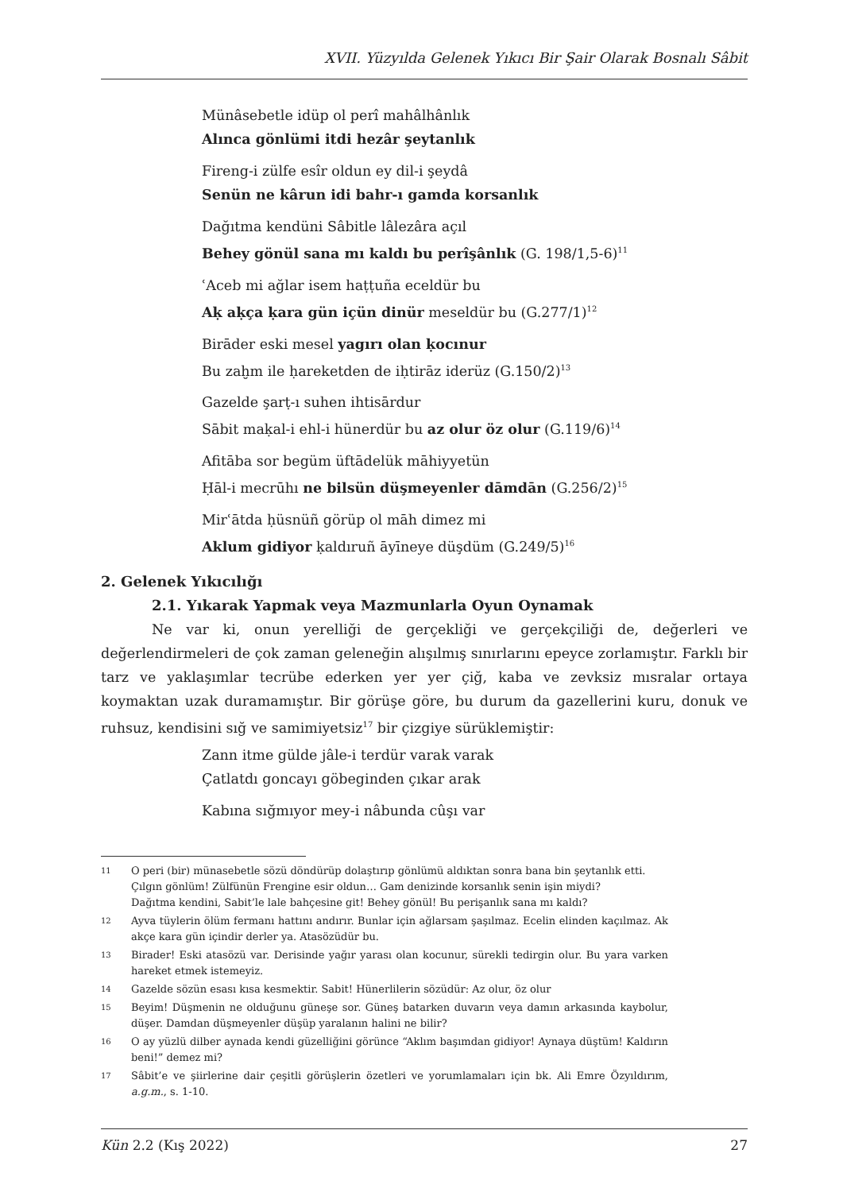XVII. Yüzyılda Gelenek Yıkıcı Bir Şair Olarak Bosnalı Sâbit
Münâsebetle idüp ol perî mahâlhânlık
Alınca gönlümi itdi hezâr şeytanlık
Fireng-i zülfe esîr oldun ey dil-i şeydâ
Senün ne kârun idi bahr-ı gamda korsanlık
Dağıtma kendüni Sâbitle lâlezâra açıl
Behey gönül sana mı kaldı bu perîşânlık (G. 198/1,5-6)<sup>11</sup>
ʿAceb mi ağlar isem haṭṭuña eceldür bu
Aḳ aḳça ḳara gün içün dinür meseldür bu (G.277/1)<sup>12</sup>
Birāder eski mesel yagırı olan ḳocınur
Bu zaḫm ile ḥareketden de iḥtirāz iderüz (G.150/2)<sup>13</sup>
Gazelde şarṭ-ı suhen ihtisārdur
Sābit maḳal-i ehl-i hünerdür bu az olur öz olur (G.119/6)<sup>14</sup>
Afitāba sor begüm üftādelük māhiyyetün
Ḥāl-i mecrūhı ne bilsün düşmeyenler dāmdān (G.256/2)<sup>15</sup>
Mirʿātda ḥüsnüñ görüp ol māh dimez mi
Aklum gidiyor ḳaldıruñ āyīneye düşdüm (G.249/5)<sup>16</sup>
2. Gelenek Yıkıcılığı
2.1. Yıkarak Yapmak veya Mazmunlarla Oyun Oynamak
Ne var ki, onun yerelliği de gerçekliği ve gerçekçiliği de, değerleri ve değerlendirmeleri de çok zaman geleneğin alışılmış sınırlarını epeyce zorlamıştır. Farklı bir tarz ve yaklaşımlar tecrübe ederken yer yer çiğ, kaba ve zevksiz mısralar ortaya koymaktan uzak duramamıştır. Bir görüşe göre, bu durum da gazellerini kuru, donuk ve ruhsuz, kendisini sığ ve samimiyetsiz<sup>17</sup> bir çizgiye sürüklemiştir:
Zann itme gülde jâle-i terdür varak varak
Çatlatdı goncayı göbeginden çıkar arak
Kabına sığmıyor mey-i nâbunda cûşı var
11 O peri (bir) münasebetle sözü döndürüp dolaştırıp gönlümü aldıktan sonra bana bin şeytanlık etti.
Çılgın gönlüm! Zülfünün Frengine esir oldun… Gam denizinde korsanlık senin işin miydi?
Dağıtma kendini, Sabit’le lale bahçesine git! Behey gönül! Bu perişanlık sana mı kaldı?
12 Ayva tüylerin ölüm fermanı hattını andırır. Bunlar için ağlarsam şaşılmaz. Ecelin elinden kaçılmaz. Ak akçe kara gün içindir derler ya. Atasözüdür bu.
13 Birader! Eski atasözü var. Derisinde yağır yarası olan kocunur, sürekli tedirgin olur. Bu yara varken hareket etmek istemeyiz.
14 Gazelde sözün esası kısa kesmektir. Sabit! Hünerlilerin sözüdür: Az olur, öz olur
15 Beyim! Düşmenin ne olduğunu güneşe sor. Güneş batarken duvarın veya damın arkasında kaybolur, düşer. Damdan düşmeyenler düşüp yaralanın halini ne bilir?
16 O ay yüzlü dilber aynada kendi güzelliğini görünce “Aklım başımdan gidiyor! Aynaya düştüm! Kaldırın beni!” demez mi?
17 Sâbit’e ve şiirlerine dair çeşitli görüşlerin özetleri ve yorumlamaları için bk. Ali Emre Özyıldırım, a.g.m., s. 1-10.
Kün 2.2 (Kış 2022) 27